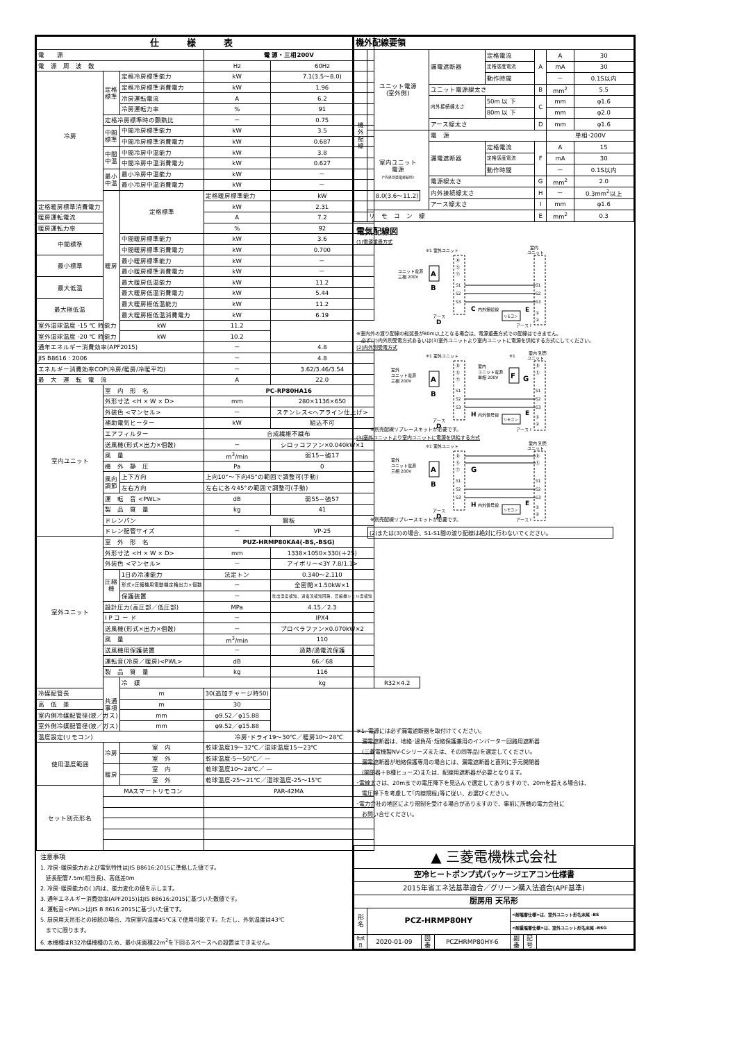| 仕様表 | | | | | |
| --- | --- | --- | --- | --- | --- |
| 電 源 | | | 電 源・三相200V | | |
| 電 源 周 波 数 | | | Hz | 60Hz | |
| 冷房 | 定格標準 | 定格冷房標準能力 | kW | 7.1(3.5～8.0) | |
| | | 定格冷房標準消費電力 | kW | 1.96 | |
| | | 冷房運転電流 | A | 6.2 | |
| | | 冷房運転力率 | % | 91 | |
| | 定格冷房標準時の顕熱比 | | － | 0.75 | |
| | 中間標準 | 中間冷房標準能力 | kW | 3.5 | |
| | | 中間冷房標準消費電力 | kW | 0.687 | |
| | 中間中温 | 中間冷房中温能力 | kW | 3.8 | |
| | | 中間冷房中温消費電力 | kW | 0.627 | |
| | 最小中温 | 最小冷房中温能力 | kW | － | |
| | | 最小冷房中温消費電力 | kW | － | |
| | 暖房 | 定格標準 | 定格暖房標準能力 | kW | 8.0(3.6～11.2) |
| 定格暖房標準消費電力 | | | kW | 2.31 | |
| 暖房運転電流 | | | A | 7.2 | |
| 暖房運転力率 | | | % | 92 | |
| 中間標準 | | 中間暖房標準能力 | kW | 3.6 | |
| | | 中間暖房標準消費電力 | kW | 0.700 | |
| 最小標準 | | 最小暖房標準能力 | kW | － | |
| | | 最小暖房標準消費電力 | kW | － | |
| 最大低温 | | 最大暖房低温能力 | kW | 11.2 | |
| | | 最大暖房低温消費電力 | kW | 5.44 | |
| 最大極低温 | | 最大暖房極低温能力 | kW | 11.2 | |
| | | 最大暖房極低温消費電力 | kW | 6.19 | |
| 室外湿球温度 -15 ℃ 時能力 | | kW | 11.2 | | |
| 室外湿球温度 -20 ℃ 時能力 | | kW | 10.2 | | |
| 通年エネルギー消費効率(APF2015) | | | － | 4.8 | |
| JIS B8616 : 2006 | | | － | 4.8 | |
| エネルギー消費効率COP(冷房/暖房/冷暖平均) | | | － | 3.62/3.46/3.54 | |
| 最 大 運 転 電 流 | | | A | 22.0 | |
| 室内ユニット | 室 内 形 名 | | PC-RP80HA16 | | |
| | 外形寸法 <H × W × D> | | mm | 280×1136×650 | |
| | 外装色 <マンセル> | | － | ステンレス<ヘアライン仕上げ> | |
| | 補助電気ヒーター | | kW | 組込不可 | |
| | エアフィルター | | 合成繊維不織布 | | |
| | 送風機(形式×出力×個数) | | － | シロッコファン×0.040kW×1 | |
| | 風 量 | | m<sup>3</sup>/min | 弱15－強17 | |
| | 機 外 静 圧 | | Pa | 0 | |
| | 風向調節 | 上下方向 | 上向10°～下向45°の範囲で調整可(手動) | | |
| | | 左右方向 | 左右に各々45°の範囲で調整可(手動) | | |
| | 運 転 音 <PWL> | | dB | 弱55－強57 | |
| | 製 品 質 量 | | kg | 41 | |
| | ドレンパン | | 鋼板 | | |
| | ドレン配管サイズ | | － | VP-25 | |
| 室外ユニット | 室 外 形 名 | | PUZ-HRMP80KA4(-BS,-BSG) | | |
| | 外形寸法 <H × W × D> | | mm | 1338×1050×330(＋25) | |
| | 外装色 <マンセル> | | － | アイボリー<3Y 7.8/1.1> | |
| | 圧縮機 | 1日の冷凍能力 | 法定トン | 0.340～2.110 | |
| | | 形式×圧縮機用電動機定格出力×個数 | － | 全密閉×1.50kW×1 | |
| | | 保護装置 | － | 吐出温度検知、過電流検知回路、圧縮機シェル温検知 | |
| | 設計圧力(高圧部／低圧部) | | MPa | 4.15／2.3 | |
| | I P コ ー ド | | － | IPX4 | |
| | 送風機(形式×出力×個数) | | － | プロペラファン×0.070kW×2 | |
| | 風 量 | | m<sup>3</sup>/min | 110 | |
| | 送風機用保護装置 | | － | 過熱/過電流保護 | |
| | 運転音(冷房／暖房)<PWL> | | dB | 66／68 | |
| | 製 品 質 量 | | kg | 116 | |
| | 共通事項 | 冷 媒 | | kg | R32×4.2 |
| 冷媒配管長 | | m | 30(追加チャージ時50) | | |
| 高 低 差 | | m | 30 | | |
| 室内側冷媒配管径(液／ガス) | | mm | φ9.52／φ15.88 | | |
| 室外側冷媒配管径(液／ガス) | | mm | φ9.52／φ15.88 | | |
| 温度設定(リモコン) | | | 冷房･ドライ19～30℃／暖房10～28℃ | | |
| 使用温度範囲 | 冷房 | 室 内 | 乾球温度19～32℃／湿球温度15～23℃ | | |
| | | 室 外 | 乾球温度-5～50℃／ — | | |
| | 暖房 | 室 内 | 乾球温度10～28℃／ — | | |
| | | 室 外 | 乾球温度-25～21℃／湿球温度-25～15℃ | | |
| セット別売形名 | MAスマートリモコン | | PAR-42MA | | |
注意事項
1. 冷房･暖房能力および電気特性はJIS B8616:2015に準拠した値です。
　延長配管7.5m(相当長)、高低差0m
2. 冷房･暖房能力の( )内は、能力変化の値を示します。
3. 通年エネルギー消費効率(APF2015)はJIS B8616:2015に基づいた数値です。
4. 運転音<PWL>はJIS B 8616:2015に基づいた値です。
5. 厨房用天吊形との接続の場合、冷房室内温度45℃まで使用可能です。ただし、外気温度は43℃
　までに限ります。
6. 本機種はR32冷媒機種のため、最小床面積22m<sup>2</sup>を下回るスペースへの設置はできません。
| 機外配線要領 | | | | | | |
| 機外配線 | ユニット電源 (室外側) | 漏電遮断器 | 定格電流 | A | A | 30 |
| | | | 定格感度電流 | | mA | 30 |
| | | | 動作時間 | | － | 0.1S以内 |
| | | ユニット電源線太さ | | B | mm<sup>2</sup> | 5.5 |
| | | 内外接続線太さ | 50m 以 下 | C | mm | φ1.6 |
| | | | 80m 以 下 | | mm | φ2.0 |
| | | アース線太さ | | D | mm | φ1.6 |
| | 室内ユニット 電源 (*内外別受電接続時) | 電 源 | | | 単相･200V | |
| | | 漏電遮断器 | 定格電流 | F | A | 15 |
| | | | 定格感度電流 | | mA | 30 |
| | | | 動作時間 | | － | 0.1S以内 |
| | | 電源線太さ | | G | mm<sup>2</sup> | 2.0 |
| | | 内外接続線太さ | | H | － | 0.3mm<sup>2</sup>以上 |
| | | アース線太さ | | I | mm | φ1.6 |
| | リ モ コ ン 線 | | | E | mm<sup>2</sup> | 0.3 |
電気配線図
(1)電源重畳方式
ユニット電源
三相 200V
A
B
※1 室外ユニット
Ⓡ
Ⓢ
Ⓣ
S1
S2
S3
C
内外接続線
アース
D
室内
ユニット
S1
S2
S3
リモコン
E
①
②
アース I
※室内外の渡り配線の総延長が80m以上となる場合は、電源重畳方式での配線はできません。
　必ず(2)内外別受電方式あるいは(3)室外ユニットより室内ユニットに電源を供給する方式にしてください。
(2)内外別受電方式
室外
ユニット電源
三相 200V
A
B
※1 室外ユニット
Ⓡ
Ⓢ
Ⓣ
S1
S2
S3
H
内外信号線
室内
ユニット電源
単相 200V
※1
F
G
室内 別売
ユニット
Ⓡ
Ⓢ
S1
S2
S3
アース
D
リモコン
E
①
②
※別売配線リプレースキットが必要です。
アース I
(3)室外ユニットより室内ユニットに電源を供給する方式
室外
ユニット電源
三相 200V
A
B
※1 室外ユニット
Ⓡ
Ⓢ
Ⓣ
S1
S2
S3
G
H
内外信号線
室内 別売
ユニット
Ⓡ
Ⓢ
S1
S2
S3
アース
D
リモコン
E
①
②
※別売配線リプレースキットが必要です。
アース I
(2)または(3)の場合、S1-S1間の渡り配線は絶対に行わないでください。
※1. 電源には必ず漏電遮断器を取付けてください。
　漏電遮断器は、地絡･過負荷･短絡保護兼用のインバーター回路用遮断器
　(三菱電機製NV-Cシリーズまたは、その同等品)を選定してください。
　漏電遮断器が地絡保護専用の場合には、漏電遮断器と直列に手元開閉器
　(開閉器＋B種ヒューズ)または、配線用遮断器が必要となります。
･電線太さは、20mまでの電圧降下を見込んで選定してありますので、20mを超える場合は、
　電圧降下を考慮して｢内線規程｣等に従い、お選びください。
･電力会社の地区により規制を受ける場合がありますので、事前に所轄の電力会社に
　お問い合せください。
| ▲ 三菱電機株式会社 | | | | | | |
| 空冷ヒートポンプ式パッケージエアコン仕様書 | | | | | | |
| 2015年省エネ法基準適合／グリーン購入法適合(APF基準) | | | | | | |
| 厨房用 天吊形 | | | | | | |
| 形名 | PCZ-HRMP80HY | | | <耐塩害仕様>は、室外ユニット形名末尾 -BS | | |
| | | | | <耐重塩害仕様>は、室外ユニット形名末尾 -BSG | | |
| 作成日 | 2020-01-09 | 図番 | PCZHRMP80HY-6 | 副番 | 記号 | |